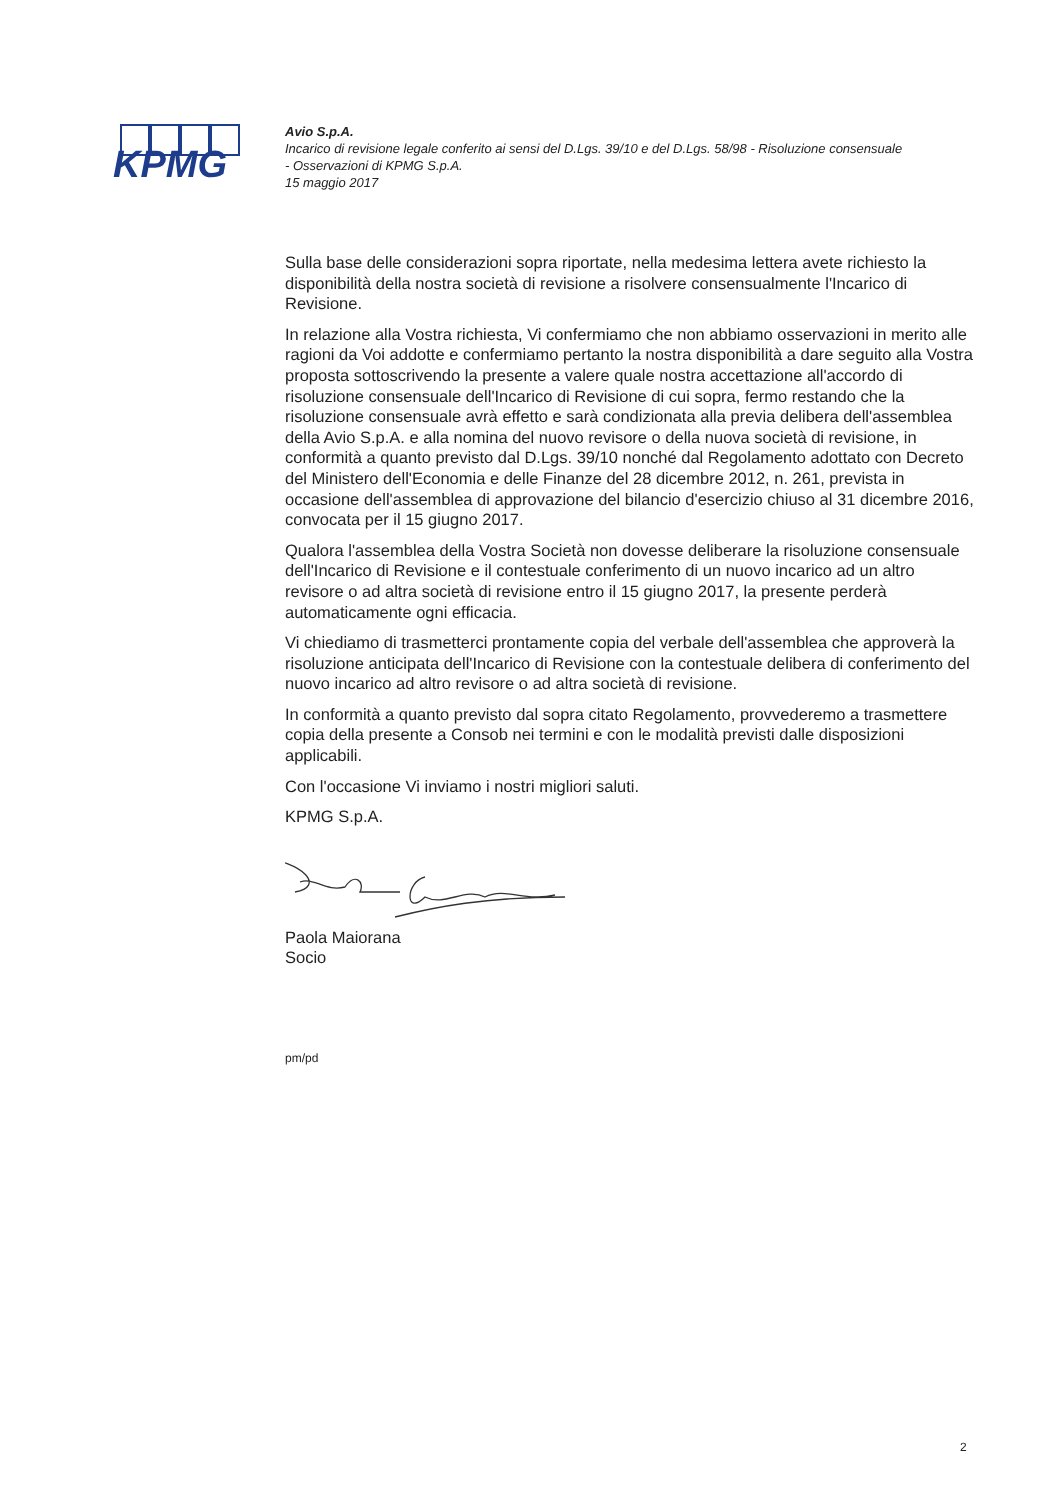KPMG
Avio S.p.A.
Incarico di revisione legale conferito ai sensi del D.Lgs. 39/10 e del D.Lgs. 58/98 - Risoluzione consensuale - Osservazioni di KPMG S.p.A.
15 maggio 2017
Sulla base delle considerazioni sopra riportate, nella medesima lettera avete richiesto la disponibilità della nostra società di revisione a risolvere consensualmente l'Incarico di Revisione.
In relazione alla Vostra richiesta, Vi confermiamo che non abbiamo osservazioni in merito alle ragioni da Voi addotte e confermiamo pertanto la nostra disponibilità a dare seguito alla Vostra proposta sottoscrivendo la presente a valere quale nostra accettazione all'accordo di risoluzione consensuale dell'Incarico di Revisione di cui sopra, fermo restando che la risoluzione consensuale avrà effetto e sarà condizionata alla previa delibera dell'assemblea della Avio S.p.A. e alla nomina del nuovo revisore o della nuova società di revisione, in conformità a quanto previsto dal D.Lgs. 39/10 nonché dal Regolamento adottato con Decreto del Ministero dell'Economia e delle Finanze del 28 dicembre 2012, n. 261, prevista in occasione dell'assemblea di approvazione del bilancio d'esercizio chiuso al 31 dicembre 2016, convocata per il 15 giugno 2017.
Qualora l'assemblea della Vostra Società non dovesse deliberare la risoluzione consensuale dell'Incarico di Revisione e il contestuale conferimento di un nuovo incarico ad un altro revisore o ad altra società di revisione entro il 15 giugno 2017, la presente perderà automaticamente ogni efficacia.
Vi chiediamo di trasmetterci prontamente copia del verbale dell'assemblea che approverà la risoluzione anticipata dell'Incarico di Revisione con la contestuale delibera di conferimento del nuovo incarico ad altro revisore o ad altra società di revisione.
In conformità a quanto previsto dal sopra citato Regolamento, provvederemo a trasmettere copia della presente a Consob nei termini e con le modalità previsti dalle disposizioni applicabili.
Con l'occasione Vi inviamo i nostri migliori saluti.
KPMG S.p.A.
Paola Maiorana
Socio
pm/pd
2